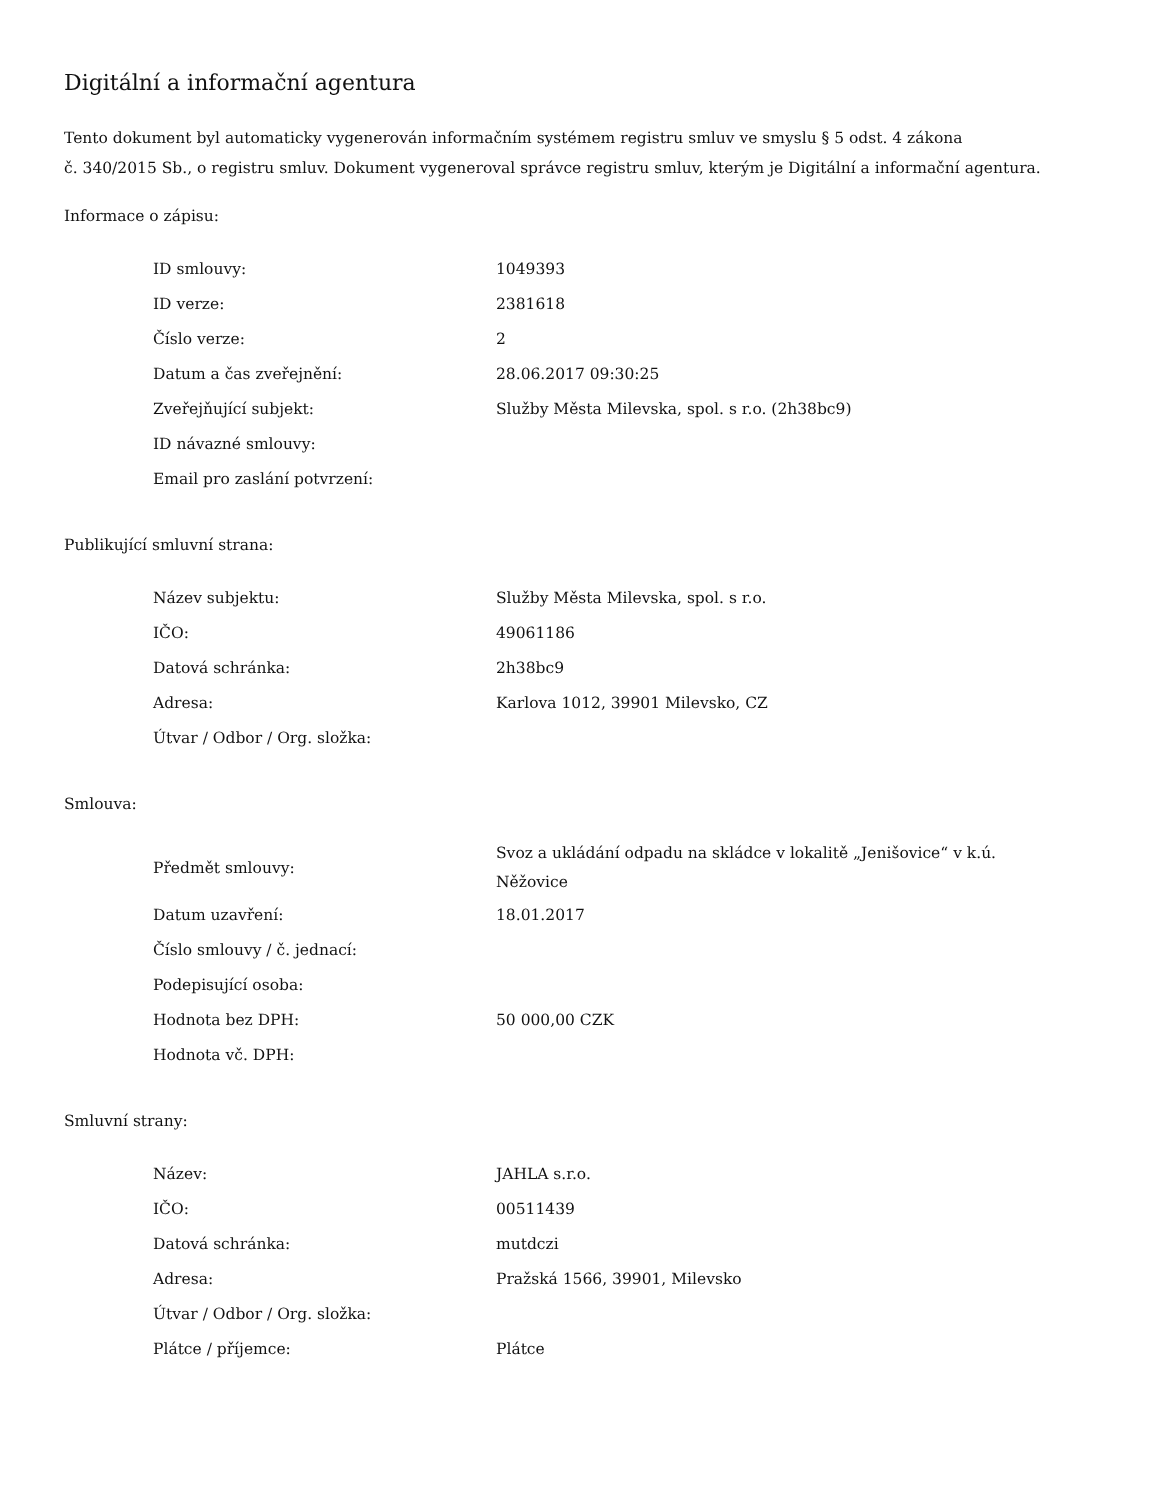Digitální a informační agentura
Tento dokument byl automaticky vygenerován informačním systémem registru smluv ve smyslu § 5 odst. 4 zákona
č. 340/2015 Sb., o registru smluv. Dokument vygeneroval správce registru smluv, kterým je Digitální a informační agentura.
Informace o zápisu:
| ID smlouvy: | 1049393 |
| ID verze: | 2381618 |
| Číslo verze: | 2 |
| Datum a čas zveřejnění: | 28.06.2017 09:30:25 |
| Zveřejňující subjekt: | Služby Města Milevska, spol. s r.o. (2h38bc9) |
| ID návazné smlouvy: | |
| Email pro zaslání potvrzení: | |
Publikující smluvní strana:
| Název subjektu: | Služby Města Milevska, spol. s r.o. |
| IČO: | 49061186 |
| Datová schránka: | 2h38bc9 |
| Adresa: | Karlova 1012, 39901 Milevsko, CZ |
| Útvar / Odbor / Org. složka: | |
Smlouva:
| Předmět smlouvy: | Svoz a ukládání odpadu na skládce v lokalitě „Jenišovice“ v k.ú. Něžovice |
| Datum uzavření: | 18.01.2017 |
| Číslo smlouvy / č. jednací: | |
| Podepisující osoba: | |
| Hodnota bez DPH: | 50 000,00 CZK |
| Hodnota vč. DPH: | |
Smluvní strany:
| Název: | JAHLA s.r.o. |
| IČO: | 00511439 |
| Datová schránka: | mutdczi |
| Adresa: | Pražská 1566, 39901, Milevsko |
| Útvar / Odbor / Org. složka: | |
| Plátce / příjemce: | Plátce |